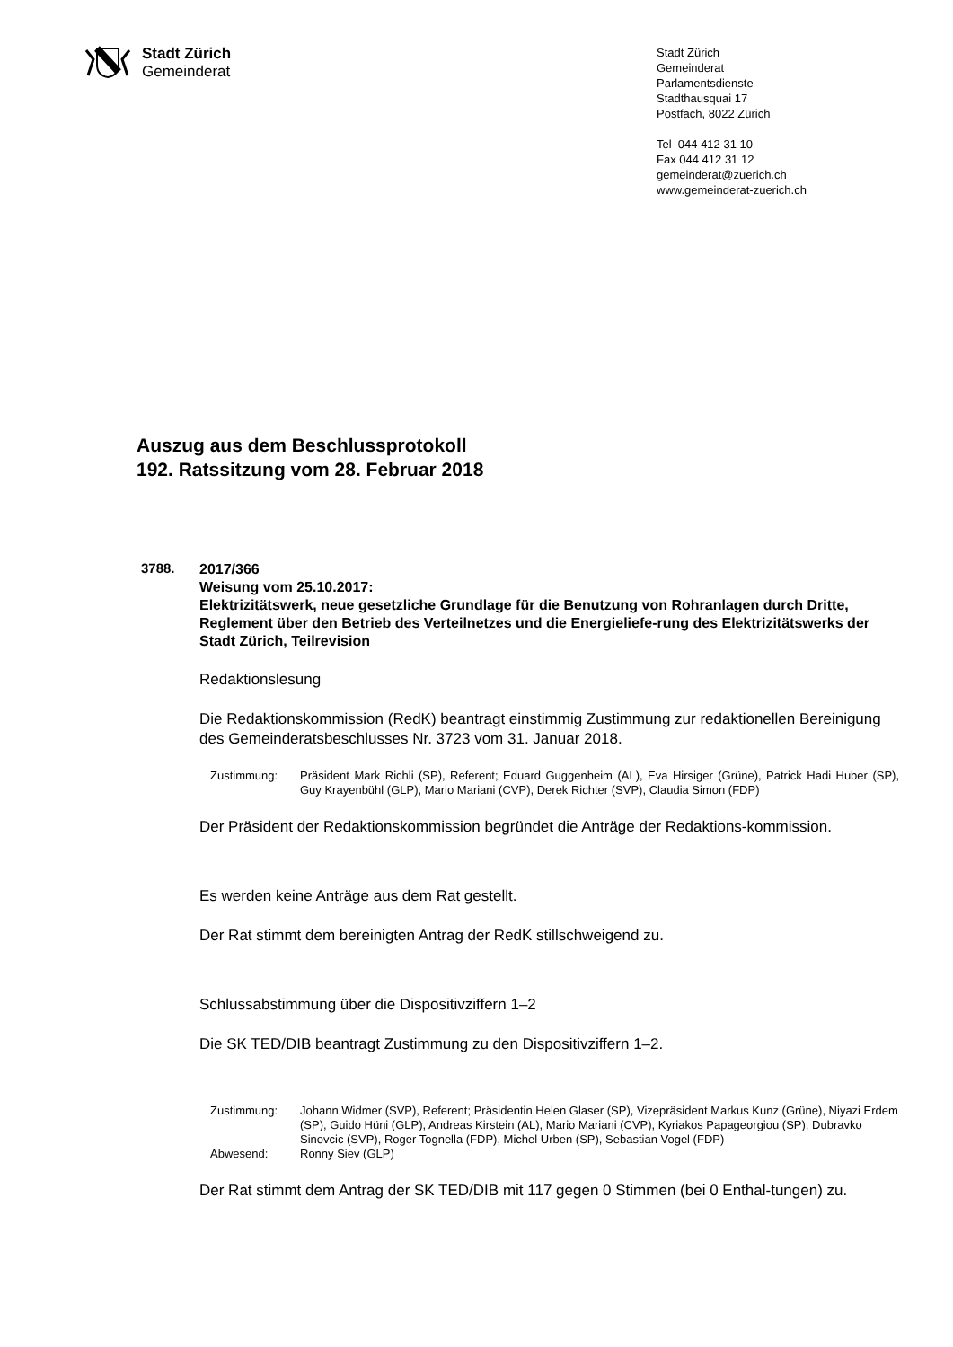Stadt Zürich
Gemeinderat
Stadt Zürich
Gemeinderat
Parlamentsdienste
Stadthausquai 17
Postfach, 8022 Zürich
Tel 044 412 31 10
Fax 044 412 31 12
gemeinderat@zuerich.ch
www.gemeinderat-zuerich.ch
Auszug aus dem Beschlussprotokoll
192. Ratssitzung vom 28. Februar 2018
3788.
2017/366
Weisung vom 25.10.2017:
Elektrizitätswerk, neue gesetzliche Grundlage für die Benutzung von Rohranlagen durch Dritte, Reglement über den Betrieb des Verteilnetzes und die Energieliefe-rung des Elektrizitätswerks der Stadt Zürich, Teilrevision
Redaktionslesung
Die Redaktionskommission (RedK) beantragt einstimmig Zustimmung zur redaktionellen Bereinigung des Gemeinderatsbeschlusses Nr. 3723 vom 31. Januar 2018.
Zustimmung: Präsident Mark Richli (SP), Referent; Eduard Guggenheim (AL), Eva Hirsiger (Grüne), Patrick Hadi Huber (SP), Guy Krayenbühl (GLP), Mario Mariani (CVP), Derek Richter (SVP), Claudia Simon (FDP)
Der Präsident der Redaktionskommission begründet die Anträge der Redaktions-kommission.
Es werden keine Anträge aus dem Rat gestellt.
Der Rat stimmt dem bereinigten Antrag der RedK stillschweigend zu.
Schlussabstimmung über die Dispositivziffern 1–2
Die SK TED/DIB beantragt Zustimmung zu den Dispositivziffern 1–2.
Zustimmung: Johann Widmer (SVP), Referent; Präsidentin Helen Glaser (SP), Vizepräsident Markus Kunz (Grüne), Niyazi Erdem (SP), Guido Hüni (GLP), Andreas Kirstein (AL), Mario Mariani (CVP), Kyriakos Papageorgiou (SP), Dubravko Sinovcic (SVP), Roger Tognella (FDP), Michel Urben (SP), Sebastian Vogel (FDP)
Abwesend: Ronny Siev (GLP)
Der Rat stimmt dem Antrag der SK TED/DIB mit 117 gegen 0 Stimmen (bei 0 Enthal-tungen) zu.